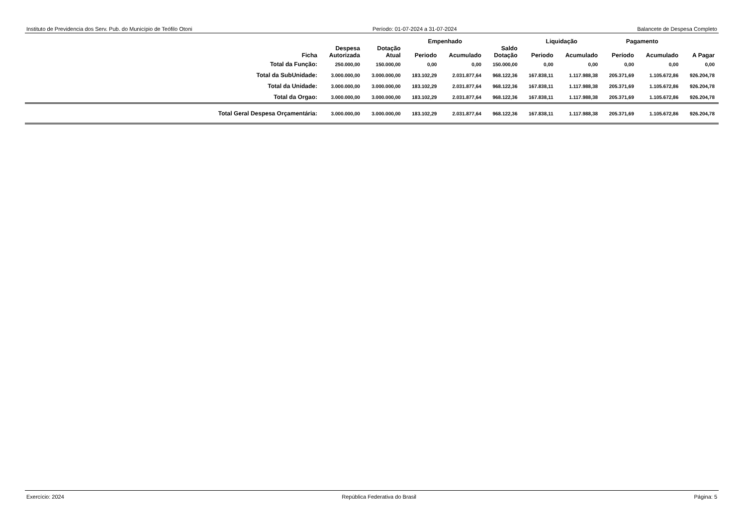Instituto de Previdencia dos Serv. Pub. do Município de Teófilo Otoni Período: 01-07-2024 a 31-07-2024 Balancete de Despesa Completo
| | | | Empenhado | | | Liquidação | | Pagamento | | |
| --- | --- | --- | --- | --- | --- | --- | --- | --- | --- | --- |
| Ficha | Despesa Autorizada | Dotação Atual | Periodo | Acumulado | Saldo Dotação | Periodo | Acumulado | Período | Acumulado | A Pagar |
| Total da Função: | 250.000,00 | 150.000,00 | 0,00 | 0,00 | 150.000,00 | 0,00 | 0,00 | 0,00 | 0,00 | 0,00 |
| Total da SubUnidade: | 3.000.000,00 | 3.000.000,00 | 183.102,29 | 2.031.877,64 | 968.122,36 | 167.838,11 | 1.117.988,38 | 205.371,69 | 1.105.672,86 | 926.204,78 |
| Total da Unidade: | 3.000.000,00 | 3.000.000,00 | 183.102,29 | 2.031.877,64 | 968.122,36 | 167.838,11 | 1.117.988,38 | 205.371,69 | 1.105.672,86 | 926.204,78 |
| Total da Orgao: | 3.000.000,00 | 3.000.000,00 | 183.102,29 | 2.031.877,64 | 968.122,36 | 167.838,11 | 1.117.988,38 | 205.371,69 | 1.105.672,86 | 926.204,78 |
| Total Geral Despesa Orçamentária: | 3.000.000,00 | 3.000.000,00 | 183.102,29 | 2.031.877,64 | 968.122,36 | 167.838,11 | 1.117.988,38 | 205.371,69 | 1.105.672,86 | 926.204,78 |
Exercício: 2024 República Federativa do Brasil Página: 5